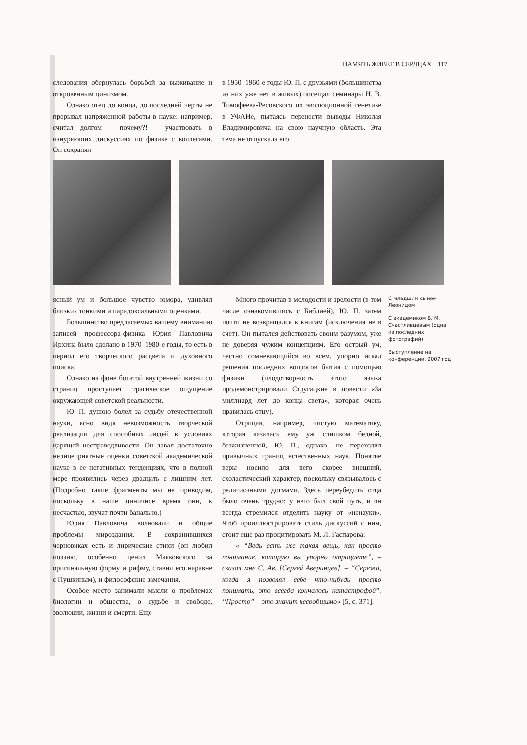ПАМЯТЬ ЖИВЕТ В СЕРДЦАХ 117
следования обернулась борьбой за выживание и откровенным цинизмом.
Однако отец до конца, до последней черты не прерывал напряженной работы в науке: например, считал долгом – почему?! – участвовать в изнуряющих дискуссиях по физике с коллегами. Он сохранял
в 1950–1960-е годы Ю. П. с друзьями (большинства из них уже нет в живых) посещал семинары Н. В. Тимофеева-Ресовского по эволюционной генетике в УФАНе, пытаясь перенести выводы Николая Владимировича на свою научную область. Эта тема не отпускала его.
ясный ум и большое чувство юмора, удивлял близких тонкими и парадоксальными оценками.
Большинство предлагаемых вашему вниманию записей профессора-физика Юрия Павловича Ирхина было сделано в 1970–1980-е годы, то есть в период его творческого расцвета и духовного поиска.
Однако на фоне богатой внутренней жизни со страниц проступает трагическое ощущение окружающей советской реальности.
Ю. П. душою болел за судьбу отечественной науки, ясно видя невозможность творческой реализации для способных людей в условиях царящей несправедливости. Он давал достаточно нелицеприятные оценки советской академической науке в ее негативных тенденциях, что в полной мере проявились через двадцать с лишним лет. (Подробно такие фрагменты мы не приводим, поскольку в наше циничное время они, к несчастью, звучат почти банально.)
Юрия Павловича волновали и общие проблемы мироздания. В сохранившихся черновиках есть и лирические стихи (он любил поэзию, особенно ценил Маяковского за оригинальную форму и рифму, ставил его наравне с Пушкиным), и философские замечания.
Особое место занимали мысли о проблемах биологии и общества, о судьбе и свободе, эволюции, жизни и смерти. Еще
Много прочитав в молодости и зрелости (в том числе ознакомившись с Библией), Ю. П. затем почти не возвращался к книгам (исключения не в счет). Он пытался действовать своим разумом, уже не доверяя чужим концепциям. Его острый ум, честно сомневающийся во всем, упорно искал решения последних вопросов бытия с помощью физики (плодотворность этого языка продемонстрировали Стругацкие в повести «За миллиард лет до конца света», которая очень нравилась отцу).
Отрицая, например, чистую математику, которая казалась ему уж слишком бедной, безжизненной, Ю. П., однако, не переходил привычных границ естественных наук. Понятие веры носило для него скорее внешний, схоластический характер, поскольку связывалось с религиозными догмами. Здесь переубедить отца было очень трудно: у него был свой путь, и он всегда стремился отделить науку от «ненауки». Чтоб проиллюстрировать стиль дискуссий с ним, стоит еще раз процитировать М. Л. Гаспарова:
« “Ведь есть же такая вещь, как просто понимание, которую вы упорно отрицаете”, – сказал мне С. Ав. [Сергей Аверинцев]. – “Сережа, когда я позволял себе что-нибудь просто понимать, это всегда кончалось катастрофой”. “Просто” – это значит несообщимо» [5, с. 371].
С младшим сыном Леонидом
С академиком В. М. Счастливцевым (одна из последних фотографий)
Выступление на конференции. 2007 год